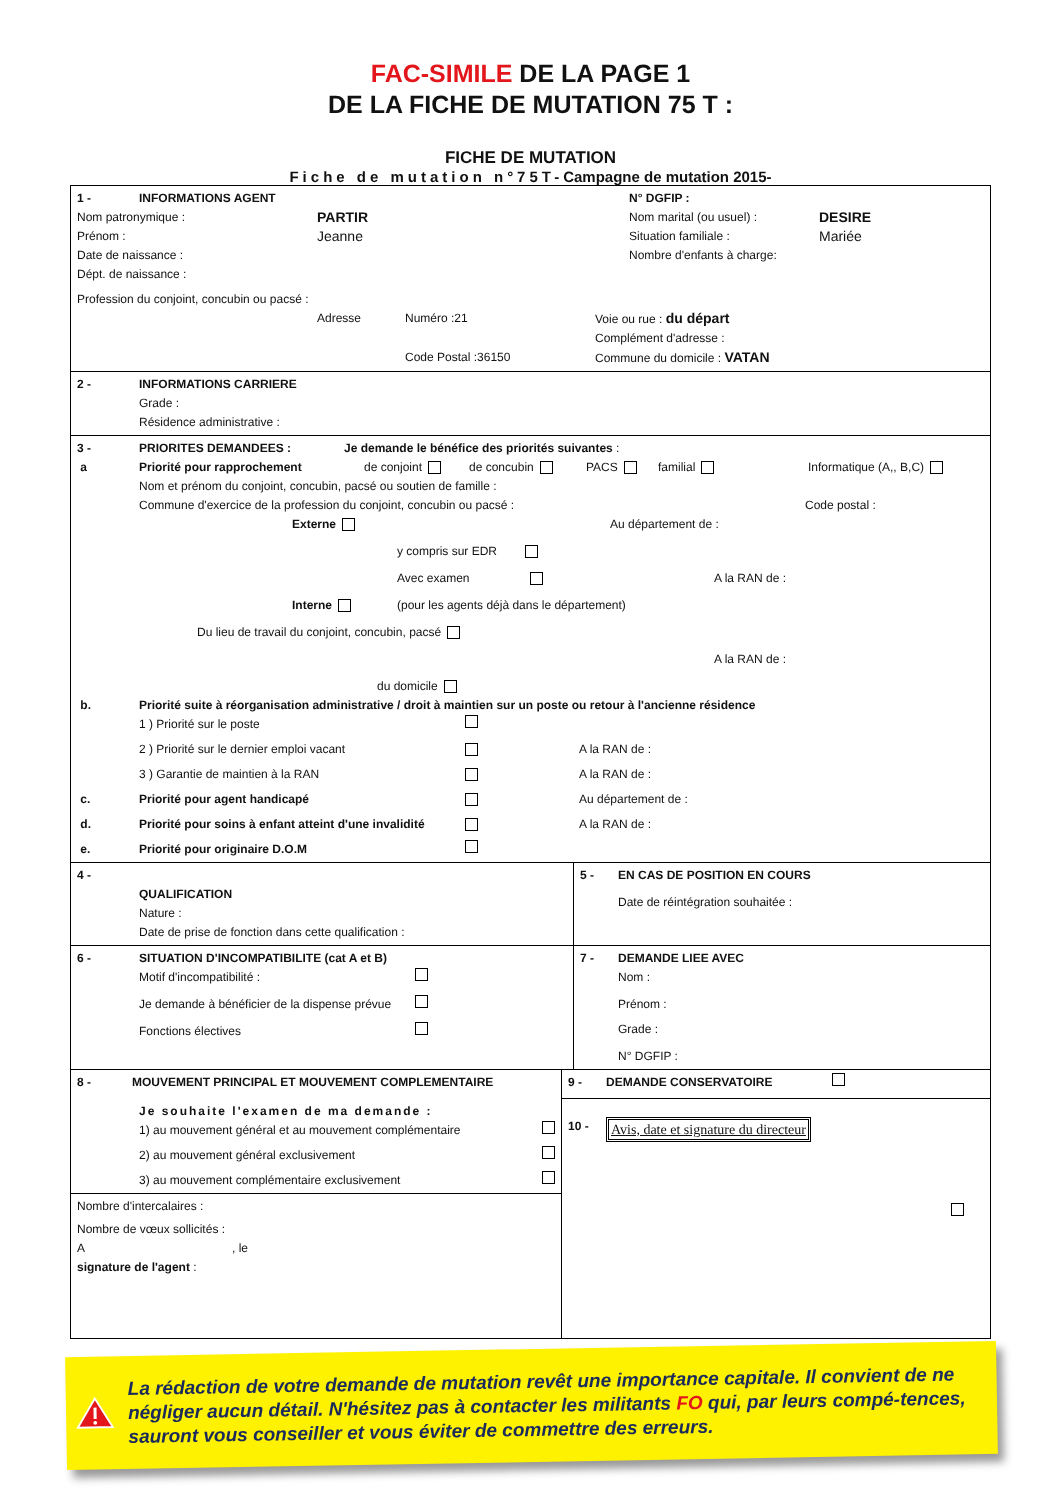FAC-SIMILE DE LA PAGE 1
DE LA FICHE DE MUTATION 75 T :
FICHE DE MUTATION
Fiche de mutation n°75T-Campagne de mutation 2015-
1 - INFORMATIONS AGENT N° DGFIP :
Nom patronymique : PARTIR Nom marital (ou usuel) : DESIRE
Prénom : Jeanne Situation familiale : Mariée
Date de naissance : Nombre d'enfants à charge:
Dépt. de naissance :
Profession du conjoint, concubin ou pacsé :
Adresse Numéro :21 Voie ou rue : du départ
Complément d'adresse :
Code Postal :36150 Commune du domicile : VATAN
2 - INFORMATIONS CARRIERE
Grade :
Résidence administrative :
3 - PRIORITES DEMANDEES : Je demande le bénéfice des priorités suivantes :
a Priorité pour rapprochement de conjoint de concubin PACS familial Informatique (A,, B,C)
Nom et prénom du conjoint, concubin, pacsé ou soutien de famille :
Commune d'exercice de la profession du conjoint, concubin ou pacsé : Code postal :
Externe Au département de :
y compris sur EDR
Avec examen A la RAN de :
Interne (pour les agents déjà dans le département)
Du lieu de travail du conjoint, concubin, pacsé
A la RAN de :
du domicile
b. Priorité suite à réorganisation administrative / droit à maintien sur un poste ou retour à l'ancienne résidence
1 ) Priorité sur le poste
2 ) Priorité sur le dernier emploi vacant A la RAN de :
3 ) Garantie de maintien à la RAN A la RAN de :
c. Priorité pour agent handicapé Au département de :
d. Priorité pour soins à enfant atteint d'une invalidité A la RAN de :
e. Priorité pour originaire D.O.M
4 -
QUALIFICATION
Nature :
Date de prise de fonction dans cette qualification :
5 - EN CAS DE POSITION EN COURS
Date de réintégration souhaitée :
6 - SITUATION D'INCOMPATIBILITE (cat A et B)
Motif d'incompatibilité :
Je demande à bénéficier de la dispense prévue
Fonctions électives
7 - DEMANDE LIEE AVEC
Nom :
Prénom :
Grade :
N° DGFIP :
8 - MOUVEMENT PRINCIPAL ET MOUVEMENT COMPLEMENTAIRE
Je souhaite l'examen de ma demande :
1) au mouvement général et au mouvement complémentaire
2) au mouvement général exclusivement
3) au mouvement complémentaire exclusivement
Nombre d'intercalaires :
Nombre de vœux sollicités :
A, le
signature de l'agent :
9 - DEMANDE CONSERVATOIRE
10 - Avis, date et signature du directeur
La rédaction de votre demande de mutation revêt une importance capitale. Il convient de ne négliger aucun détail. N'hésitez pas à contacter les militants FO qui, par leurs compé-tences, sauront vous conseiller et vous éviter de commettre des erreurs.